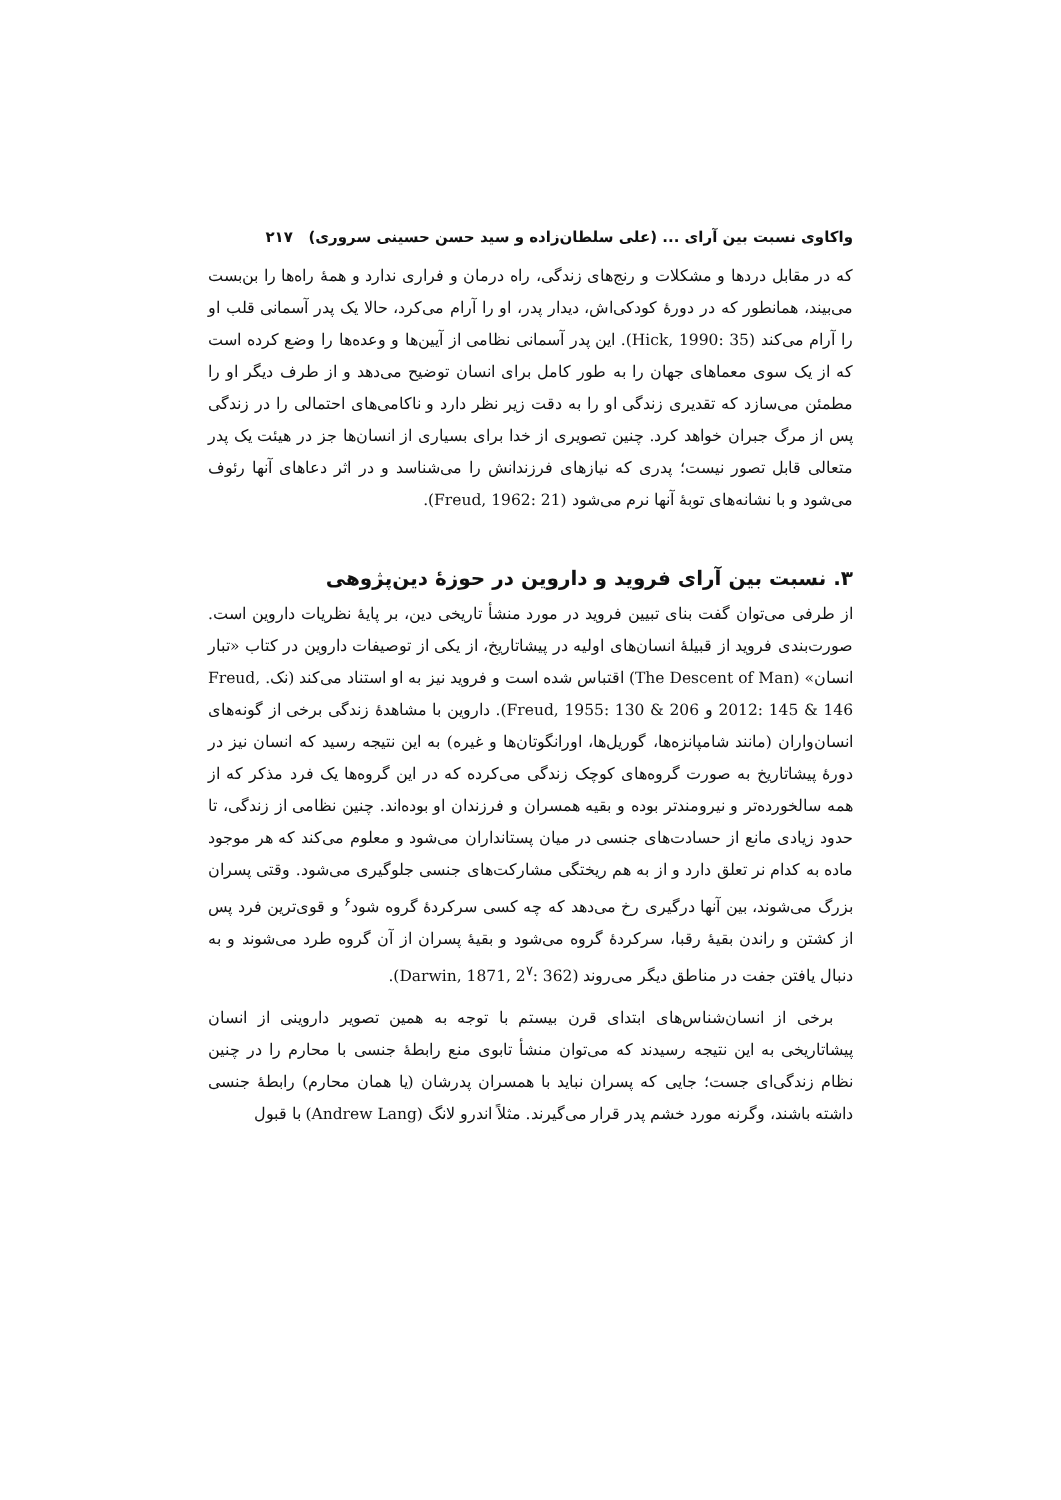واکاوی نسبت بین آرای ... (علی سلطان‌زاده و سید حسن حسینی سروری) ۲۱۷
که در مقابل دردها و مشکلات و رنج‌های زندگی، راه درمان و فراری ندارد و همهٔ راه‌ها را بن‌بست می‌بیند، همانطور که در دورهٔ کودکی‌اش، دیدار پدر، او را آرام می‌کرد، حالا یک پدر آسمانی قلب او را آرام می‌کند (Hick, 1990: 35). این پدر آسمانی نظامی از آیین‌ها و وعده‌ها را وضع کرده است که از یک سوی معماهای جهان را به طور کامل برای انسان توضیح می‌دهد و از طرف دیگر او را مطمئن می‌سازد که تقدیری زندگی او را به دقت زیر نظر دارد و ناکامی‌های احتمالی را در زندگی پس از مرگ جبران خواهد کرد. چنین تصویری از خدا برای بسیاری از انسان‌ها جز در هیئت یک پدر متعالی قابل تصور نیست؛ پدری که نیازهای فرزندانش را می‌شناسد و در اثر دعاهای آنها رئوف می‌شود و با نشانه‌های توبهٔ آنها نرم می‌شود (Freud, 1962: 21).
۳. نسبت بین آرای فروید و داروین در حوزهٔ دین‌پژوهی
از طرفی می‌توان گفت بنای تبیین فروید در مورد منشأ تاریخی دین، بر پایهٔ نظریات داروین است. صورت‌بندی فروید از قبیلهٔ انسان‌های اولیه در پیشاتاریخ، از یکی از توصیفات داروین در کتاب «تبار انسان» (The Descent of Man) اقتباس شده است و فروید نیز به او استناد می‌کند (نک. Freud, 2012: 145 & 146 و Freud, 1955: 130 & 206). داروین با مشاهدهٔ زندگی برخی از گونه‌های انسان‌واران (مانند شامپانزه‌ها، گوریل‌ها، اورانگوتان‌ها و غیره) به این نتیجه رسید که انسان نیز در دورهٔ پیشاتاریخ به صورت گروه‌های کوچک زندگی می‌کرده که در این گروه‌ها یک فرد مذکر که از همه سالخورده‌تر و نیرومندتر بوده و بقیه همسران و فرزندان او بوده‌اند. چنین نظامی از زندگی، تا حدود زیادی مانع از حسادت‌های جنسی در میان پستانداران می‌شود و معلوم می‌کند که هر موجود ماده به کدام نر تعلق دارد و از به هم ریختگی مشارکت‌های جنسی جلوگیری می‌شود. وقتی پسران بزرگ می‌شوند، بین آنها درگیری رخ می‌دهد که چه کسی سرکردهٔ گروه شود<sup>۶</sup> و قوی‌ترین فرد پس از کشتن و راندن بقیهٔ رقبا، سرکردهٔ گروه می‌شود و بقیهٔ پسران از آن گروه طرد می‌شوند و به دنبال یافتن جفت در مناطق دیگر می‌روند (Darwin, 1871, 2<sup>۷</sup>: 362).
برخی از انسان‌شناس‌های ابتدای قرن بیستم با توجه به همین تصویر داروینی از انسان پیشاتاریخی به این نتیجه رسیدند که می‌توان منشأ تابوی منع رابطهٔ جنسی با محارم را در چنین نظام زندگی‌ای جست؛ جایی که پسران نباید با همسران پدرشان (یا همان محارم) رابطهٔ جنسی داشته باشند، وگرنه مورد خشم پدر قرار می‌گیرند. مثلاً اندرو لانگ (Andrew Lang) با قبول